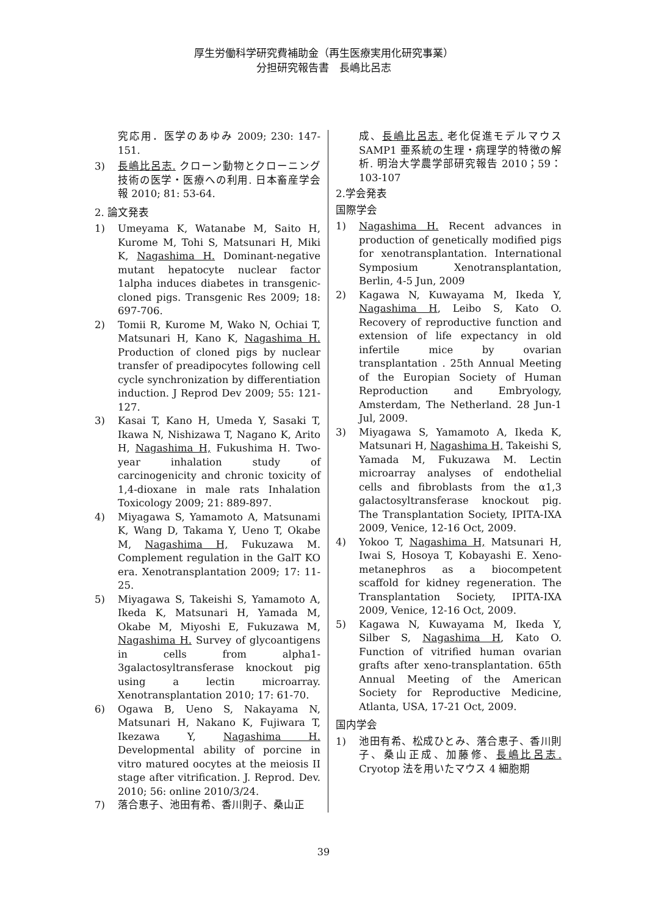厚生労働科学研究費補助金（再生医療実用化研究事業）
分担研究報告書　長嶋比呂志
究応用．医学のあゆみ 2009; 230: 147-151.
3) 長嶋比呂志. クローン動物とクローニング技術の医学・医療への利用. 日本畜産学会報 2010; 81: 53-64.
2. 論文発表
1) Umeyama K, Watanabe M, Saito H, Kurome M, Tohi S, Matsunari H, Miki K, Nagashima H. Dominant-negative mutant hepatocyte nuclear factor 1alpha induces diabetes in transgenic-cloned pigs. Transgenic Res 2009; 18: 697-706.
2) Tomii R, Kurome M, Wako N, Ochiai T, Matsunari H, Kano K, Nagashima H. Production of cloned pigs by nuclear transfer of preadipocytes following cell cycle synchronization by differentiation induction. J Reprod Dev 2009; 55: 121-127.
3) Kasai T, Kano H, Umeda Y, Sasaki T, Ikawa N, Nishizawa T, Nagano K, Arito H, Nagashima H, Fukushima H. Two-year inhalation study of carcinogenicity and chronic toxicity of 1,4-dioxane in male rats Inhalation Toxicology 2009; 21: 889-897.
4) Miyagawa S, Yamamoto A, Matsunami K, Wang D, Takama Y, Ueno T, Okabe M, Nagashima H, Fukuzawa M. Complement regulation in the GalT KO era. Xenotransplantation 2009; 17: 11-25.
5) Miyagawa S, Takeishi S, Yamamoto A, Ikeda K, Matsunari H, Yamada M, Okabe M, Miyoshi E, Fukuzawa M, Nagashima H. Survey of glycoantigens in cells from alpha1-3galactosyltransferase knockout pig using a lectin microarray. Xenotransplantation 2010; 17: 61-70.
6) Ogawa B, Ueno S, Nakayama N, Matsunari H, Nakano K, Fujiwara T, Ikezawa Y, Nagashima H. Developmental ability of porcine in vitro matured oocytes at the meiosis II stage after vitrification. J. Reprod. Dev. 2010; 56: online 2010/3/24.
7) 落合恵子、池田有希、香川則子、桑山正
成、長嶋比呂志. 老化促進モデルマウス SAMP1 亜系統の生理・病理学的特徴の解析. 明治大学農学部研究報告 2010；59：103-107
2.学会発表
国際学会
1) Nagashima H. Recent advances in production of genetically modified pigs for xenotransplantation. International Symposium Xenotransplantation, Berlin, 4-5 Jun, 2009
2) Kagawa N, Kuwayama M, Ikeda Y, Nagashima H, Leibo S, Kato O. Recovery of reproductive function and extension of life expectancy in old infertile mice by ovarian transplantation . 25th Annual Meeting of the Europian Society of Human Reproduction and Embryology, Amsterdam, The Netherland. 28 Jun-1 Jul, 2009.
3) Miyagawa S, Yamamoto A, Ikeda K, Matsunari H, Nagashima H, Takeishi S, Yamada M, Fukuzawa M. Lectin microarray analyses of endothelial cells and fibroblasts from the α1,3 galactosyltransferase knockout pig. The Transplantation Society, IPITA-IXA 2009, Venice, 12-16 Oct, 2009.
4) Yokoo T, Nagashima H, Matsunari H, Iwai S, Hosoya T, Kobayashi E. Xeno-metanephros as a biocompetent scaffold for kidney regeneration. The Transplantation Society, IPITA-IXA 2009, Venice, 12-16 Oct, 2009.
5) Kagawa N, Kuwayama M, Ikeda Y, Silber S, Nagashima H, Kato O. Function of vitrified human ovarian grafts after xeno-transplantation. 65th Annual Meeting of the American Society for Reproductive Medicine, Atlanta, USA, 17-21 Oct, 2009.
国内学会
1) 池田有希、松成ひとみ、落合恵子、香川則子、桑山正成、加藤修、長嶋比呂志. Cryotop 法を用いたマウス 4 細胞期
39